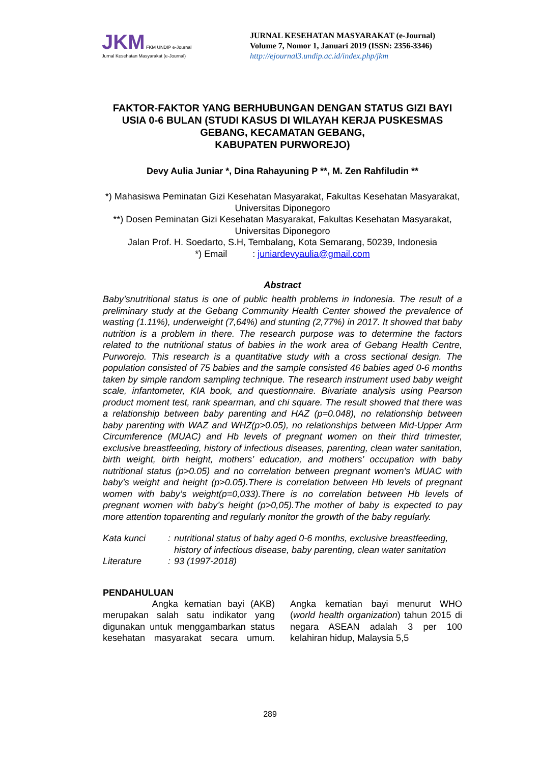JKM FKM UNDIP e-Journal
Jurnal Kesehatan Masyarakat (e-Journal)
JURNAL KESEHATAN MASYARAKAT (e-Journal)
Volume 7, Nomor 1, Januari 2019 (ISSN: 2356-3346)
http://ejournal3.undip.ac.id/index.php/jkm
FAKTOR-FAKTOR YANG BERHUBUNGAN DENGAN STATUS GIZI BAYI USIA 0-6 BULAN (STUDI KASUS DI WILAYAH KERJA PUSKESMAS GEBANG, KECAMATAN GEBANG,
KABUPATEN PURWOREJO)
Devy Aulia Juniar *, Dina Rahayuning P **, M. Zen Rahfiludin **
*) Mahasiswa Peminatan Gizi Kesehatan Masyarakat, Fakultas Kesehatan Masyarakat, Universitas Diponegoro
**) Dosen Peminatan Gizi Kesehatan Masyarakat, Fakultas Kesehatan Masyarakat, Universitas Diponegoro
Jalan Prof. H. Soedarto, S.H, Tembalang, Kota Semarang, 50239, Indonesia
*) Email : juniardevyaulia@gmail.com
Abstract
Baby’snutritional status is one of public health problems in Indonesia. The result of a preliminary study at the Gebang Community Health Center showed the prevalence of wasting (1.11%), underweight (7,64%) and stunting (2,77%) in 2017. It showed that baby nutrition is a problem in there. The research purpose was to determine the factors related to the nutritional status of babies in the work area of Gebang Health Centre, Purworejo. This research is a quantitative study with a cross sectional design. The population consisted of 75 babies and the sample consisted 46 babies aged 0-6 months taken by simple random sampling technique. The research instrument used baby weight scale, infantometer, KIA book, and questionnaire. Bivariate analysis using Pearson product moment test, rank spearman, and chi square. The result showed that there was a relationship between baby parenting and HAZ (p=0.048), no relationship between baby parenting with WAZ and WHZ(p>0.05), no relationships between Mid-Upper Arm Circumference (MUAC) and Hb levels of pregnant women on their third trimester, exclusive breastfeeding, history of infectious diseases, parenting, clean water sanitation, birth weight, birth height, mothers’ education, and mothers’ occupation with baby nutritional status (p>0.05) and no correlation between pregnant women’s MUAC with baby’s weight and height (p>0.05).There is correlation between Hb levels of pregnant women with baby’s weight(p=0,033).There is no correlation between Hb levels of pregnant women with baby’s height (p>0,05).The mother of baby is expected to pay more attention toparenting and regularly monitor the growth of the baby regularly.
| Kata kunci | : | nutritional status of baby aged 0-6 months, exclusive breastfeeding, history of infectious disease, baby parenting, clean water sanitation |
| Literature | : | 93 (1997-2018) |
PENDAHULUAN
Angka kematian bayi (AKB) merupakan salah satu indikator yang digunakan untuk menggambarkan status kesehatan masyarakat secara umum. Angka kematian bayi menurut WHO (world health organization) tahun 2015 di negara ASEAN adalah 3 per 100 kelahiran hidup, Malaysia 5,5
289